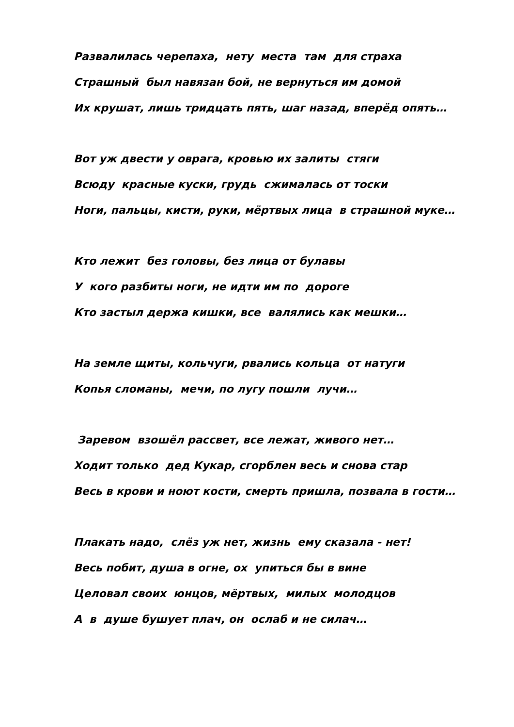Развалилась черепаха, нету места там для страха
Страшный был навязан бой, не вернуться им домой
Их крушат, лишь тридцать пять, шаг назад, вперёд опять…
Вот уж двести у оврага, кровью их залиты стяги
Всюду красные куски, грудь сжималась от тоски
Ноги, пальцы, кисти, руки, мёртвых лица в страшной муке…
Кто лежит без головы, без лица от булавы
У кого разбиты ноги, не идти им по дороге
Кто застыл держа кишки, все валялись как мешки…
На земле щиты, кольчуги, рвались кольца от натуги
Копья сломаны, мечи, по лугу пошли лучи…
Заревом взошёл рассвет, все лежат, живого нет…
Ходит только дед Кукар, сгорблен весь и снова стар
Весь в крови и ноют кости, смерть пришла, позвала в гости…
Плакать надо, слёз уж нет, жизнь ему сказала - нет!
Весь побит, душа в огне, ох упиться бы в вине
Целовал своих юнцов, мёртвых, милых молодцов
А в душе бушует плач, он ослаб и не силач…